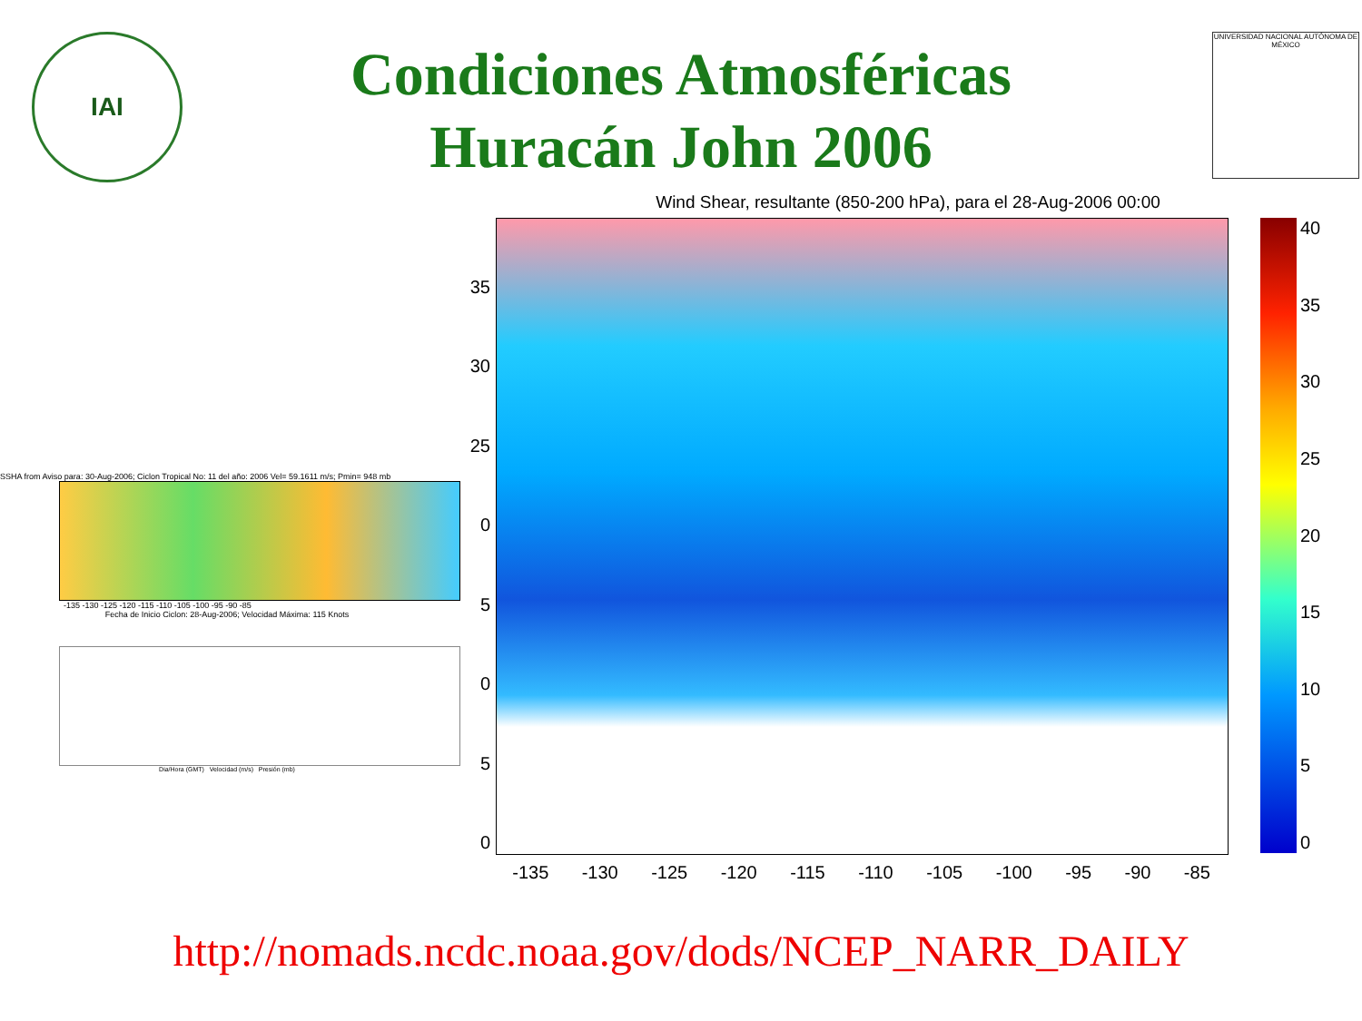IAI
UNIVERSIDAD NACIONAL AUTÓNOMA DE MÉXICO
Condiciones Atmosféricas
Huracán John 2006
SSHA from Aviso para: 30-Aug-2006; Ciclon Tropical No: 11 del año: 2006 Vel= 59.1611 m/s; Pmin= 948 mb
-135 -130 -125 -120 -115 -110 -105 -100 -95 -90 -85
Fecha de Inicio Ciclon: 28-Aug-2006; Velocidad Máxima: 115 Knots
Dia/Hora (GMT) Velocidad (m/s) Presión (mb)
Wind Shear, resultante (850-200 hPa), para el 28-Aug-2006 00:00
35
30
25
05050
40
35
30
25
20
15
10
5
0
-135 -130 -125 -120 -115 -110 -105 -100 -95 -90 -85
http://nomads.ncdc.noaa.gov/dods/NCEP_NARR_DAILY